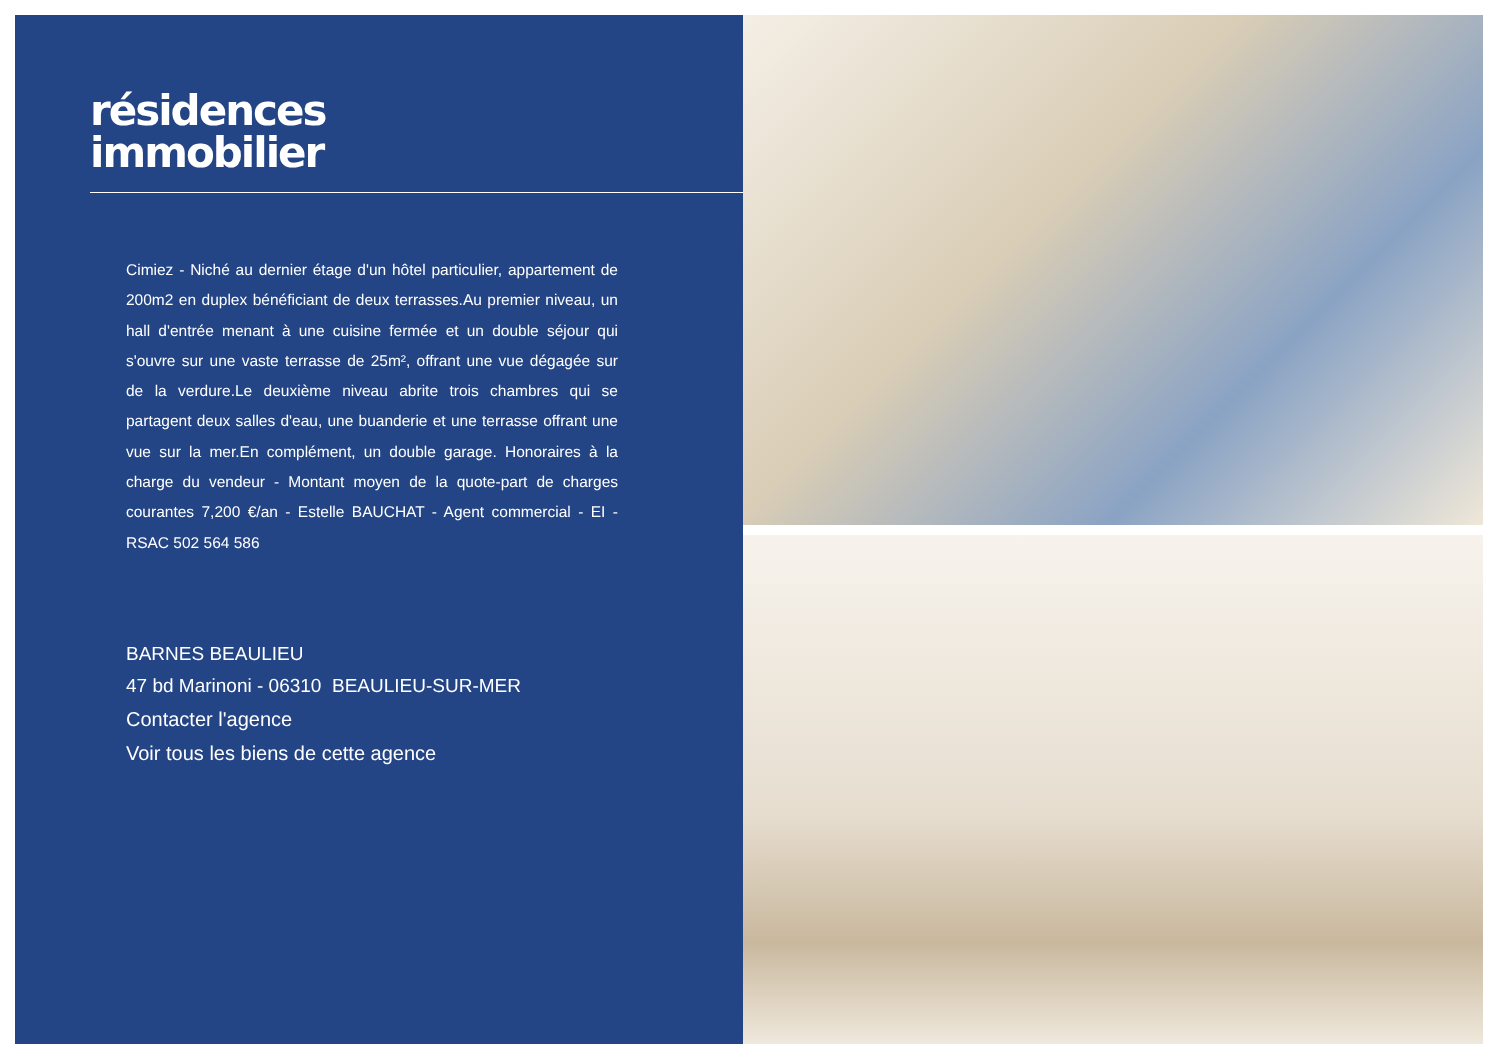résidences
immobilier
Cimiez - Niché au dernier étage d'un hôtel particulier, appartement de 200m2 en duplex bénéficiant de deux terrasses.Au premier niveau, un hall d'entrée menant à une cuisine fermée et un double séjour qui s'ouvre sur une vaste terrasse de 25m², offrant une vue dégagée sur de la verdure.Le deuxième niveau abrite trois chambres qui se partagent deux salles d'eau, une buanderie et une terrasse offrant une vue sur la mer.En complément, un double garage. Honoraires à la charge du vendeur - Montant moyen de la quote-part de charges courantes 7,200 €/an - Estelle BAUCHAT - Agent commercial - EI - RSAC 502 564 586
BARNES BEAULIEU
47 bd Marinoni - 06310 BEAULIEU-SUR-MER
Contacter l'agence
Voir tous les biens de cette agence